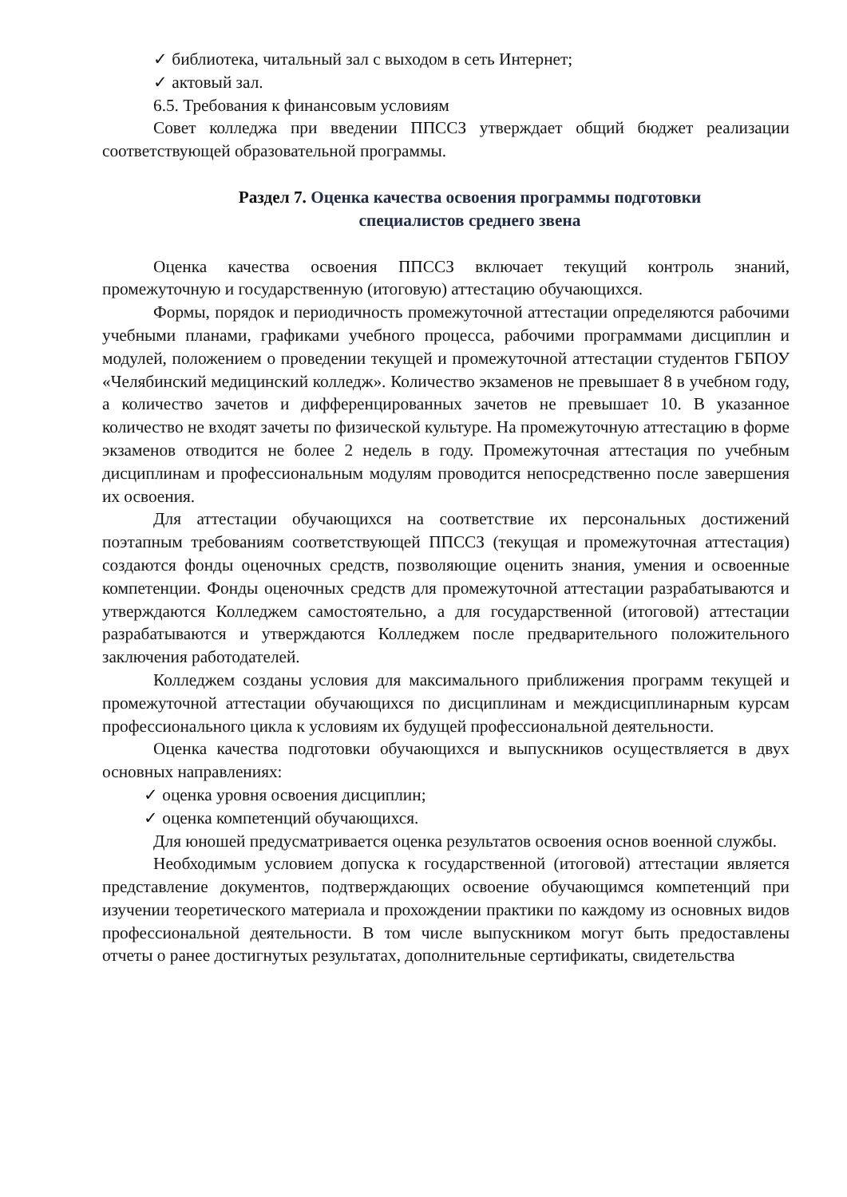✓ библиотека, читальный зал с выходом в сеть Интернет;
✓ актовый зал.
6.5. Требования к финансовым условиям
Совет колледжа при введении ППССЗ утверждает общий бюджет реализации соответствующей образовательной программы.
Раздел 7. Оценка качества освоения программы подготовки
специалистов среднего звена
Оценка качества освоения ППССЗ включает текущий контроль знаний, промежуточную и государственную (итоговую) аттестацию обучающихся.
Формы, порядок и периодичность промежуточной аттестации определяются рабочими учебными планами, графиками учебного процесса, рабочими программами дисциплин и модулей, положением о проведении текущей и промежуточной аттестации студентов ГБПОУ «Челябинский медицинский колледж». Количество экзаменов не превышает 8 в учебном году, а количество зачетов и дифференцированных зачетов не превышает 10. В указанное количество не входят зачеты по физической культуре. На промежуточную аттестацию в форме экзаменов отводится не более 2 недель в году. Промежуточная аттестация по учебным дисциплинам и профессиональным модулям проводится непосредственно после завершения их освоения.
Для аттестации обучающихся на соответствие их персональных достижений поэтапным требованиям соответствующей ППССЗ (текущая и промежуточная аттестация) создаются фонды оценочных средств, позволяющие оценить знания, умения и освоенные компетенции. Фонды оценочных средств для промежуточной аттестации разрабатываются и утверждаются Колледжем самостоятельно, а для государственной (итоговой) аттестации разрабатываются и утверждаются Колледжем после предварительного положительного заключения работодателей.
Колледжем созданы условия для максимального приближения программ текущей и промежуточной аттестации обучающихся по дисциплинам и междисциплинарным курсам профессионального цикла к условиям их будущей профессиональной деятельности.
Оценка качества подготовки обучающихся и выпускников осуществляется в двух основных направлениях:
✓ оценка уровня освоения дисциплин;
✓ оценка компетенций обучающихся.
Для юношей предусматривается оценка результатов освоения основ военной службы.
Необходимым условием допуска к государственной (итоговой) аттестации является представление документов, подтверждающих освоение обучающимся компетенций при изучении теоретического материала и прохождении практики по каждому из основных видов профессиональной деятельности. В том числе выпускником могут быть предоставлены отчеты о ранее достигнутых результатах, дополнительные сертификаты, свидетельства